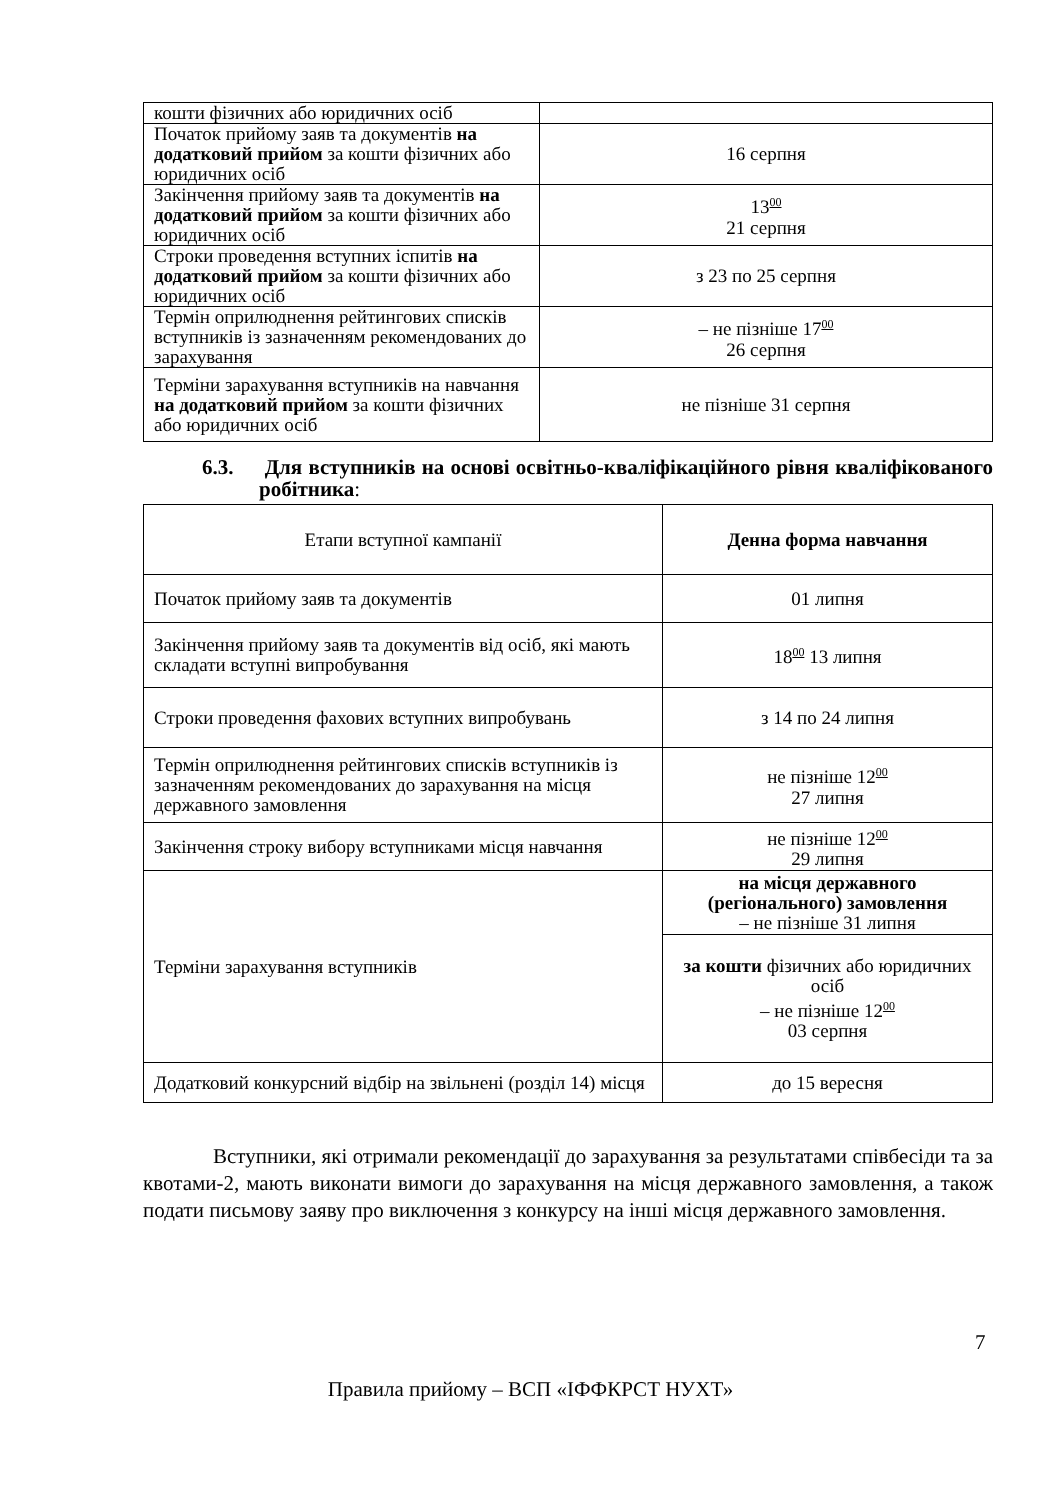| кошти фізичних або юридичних осіб | |
| Початок прийому заяв та документів на додатковий прийом за кошти фізичних або юридичних осіб | 16 серпня |
| Закінчення прийому заяв та документів на додатковий прийом за кошти фізичних або юридичних осіб | 13<sup>00</sup> 21 серпня |
| Строки проведення вступних іспитів на додатковий прийом за кошти фізичних або юридичних осіб | з 23 по 25 серпня |
| Термін оприлюднення рейтингових списків вступників із зазначенням рекомендованих до зарахування | – не пізніше 17<sup>00</sup> 26 серпня |
| Терміни зарахування вступників на навчання на додатковий прийом за кошти фізичних або юридичних осіб | не пізніше 31 серпня |
6.3. Для вступників на основі освітньо-кваліфікаційного рівня кваліфікованого робітника:
| Етапи вступної кампанії | Денна форма навчання |
| Початок прийому заяв та документів | 01 липня |
| Закінчення прийому заяв та документів від осіб, які мають складати вступні випробування | 18<sup>00</sup> 13 липня |
| Строки проведення фахових вступних випробувань | з 14 по 24 липня |
| Термін оприлюднення рейтингових списків вступників із зазначенням рекомендованих до зарахування на місця державного замовлення | не пізніше 12<sup>00</sup> 27 липня |
| Закінчення строку вибору вступниками місця навчання | не пізніше 12<sup>00</sup> 29 липня |
| Терміни зарахування вступників | на місця державного (регіонального) замовлення – не пізніше 31 липня |
| | за кошти фізичних або юридичних осіб – не пізніше 12<sup>00</sup> 03 серпня |
| Додатковий конкурсний відбір на звільнені (розділ 14) місця | до 15 вересня |
Вступники, які отримали рекомендації до зарахування за результатами співбесіди та за квотами-2, мають виконати вимоги до зарахування на місця державного замовлення, а також подати письмову заяву про виключення з конкурсу на інші місця державного замовлення.
7
Правила прийому – ВСП «ІФФКРСТ НУХТ»